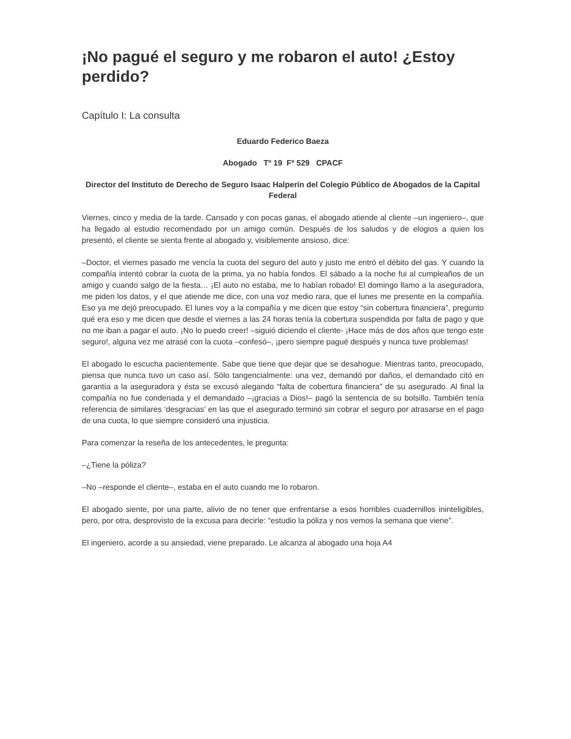¡No pagué el seguro y me robaron el auto! ¿Estoy perdido?
Capítulo I: La consulta
Eduardo Federico Baeza
Abogado Tº 19 Fº 529 CPACF
Director del Instituto de Derecho de Seguro Isaac Halperín del Colegio Público de Abogados de la Capital Federal
Viernes, cinco y media de la tarde. Cansado y con pocas ganas, el abogado atiende al cliente –un ingeniero–, que ha llegado al estudio recomendado por un amigo común. Después de los saludos y de elogios a quien los presentó, el cliente se sienta frente al abogado y, visiblemente ansioso, dice:
–Doctor, el viernes pasado me vencía la cuota del seguro del auto y justo me entró el débito del gas. Y cuando la compañía intentó cobrar la cuota de la prima, ya no había fondos. El sábado a la noche fui al cumpleaños de un amigo y cuando salgo de la fiesta… ¡El auto no estaba, me lo habían robado! El domingo llamo a la aseguradora, me piden los datos, y el que atiende me dice, con una voz medio rara, que el lunes me presente en la compañía. Eso ya me dejó preocupado. El lunes voy a la compañía y me dicen que estoy “sin cobertura financiera”, pregunto qué era eso y me dicen que desde el viernes a las 24 horas tenía la cobertura suspendida por falta de pago y que no me iban a pagar el auto. ¡No lo puedo creer! –siguió diciendo el cliente- ¡Hace más de dos años que tengo este seguro!, alguna vez me atrasé con la cuota –confesó–, ¡pero siempre pagué después y nunca tuve problemas!
El abogado lo escucha pacientemente. Sabe que tiene que dejar que se desahogue. Mientras tanto, preocupado, piensa que nunca tuvo un caso así. Sólo tangencialmente: una vez, demandó por daños, el demandado citó en garantía a la aseguradora y ésta se excusó alegando “falta de cobertura financiera” de su asegurado. Al final la compañía no fue condenada y el demandado –¡gracias a Dios!– pagó la sentencia de su bolsillo. También tenía referencia de similares ‘desgracias’ en las que el asegurado terminó sin cobrar el seguro por atrasarse en el pago de una cuota, lo que siempre consideró una injusticia.
Para comenzar la reseña de los antecedentes, le pregunta:
–¿Tiene la póliza?
–No –responde el cliente–, estaba en el auto cuando me lo robaron.
El abogado siente, por una parte, alivio de no tener que enfrentarse a esos horribles cuadernillos ininteligibles, pero, por otra, desprovisto de la excusa para decirle: “estudio la póliza y nos vemos la semana que viene”.
El ingeniero, acorde a su ansiedad, viene preparado. Le alcanza al abogado una hoja A4